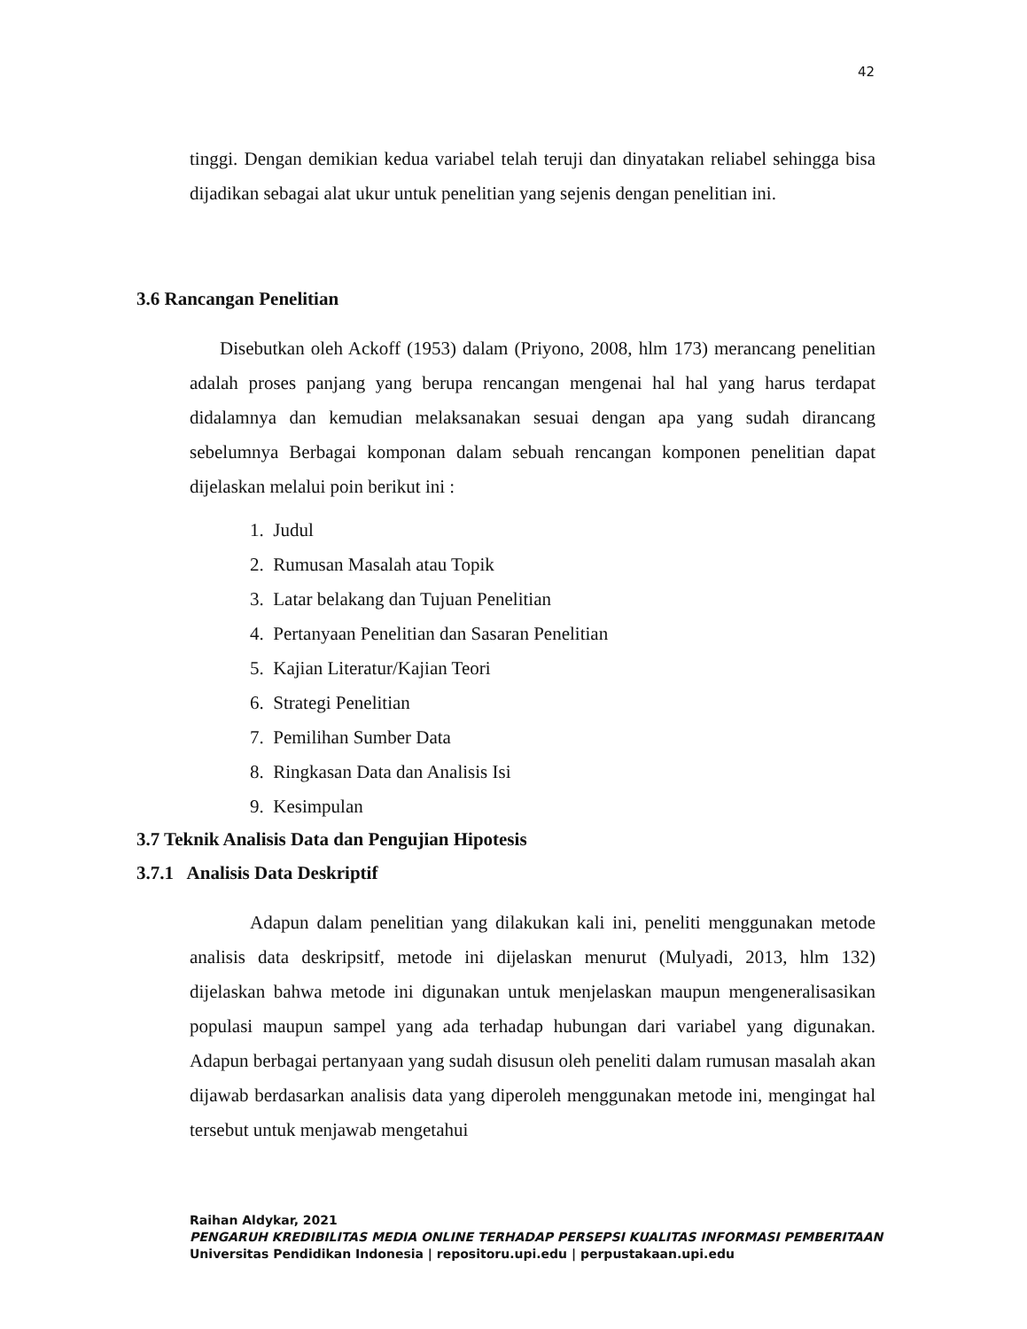42
tinggi. Dengan demikian kedua variabel telah teruji dan dinyatakan reliabel sehingga bisa dijadikan sebagai alat ukur untuk penelitian yang sejenis dengan penelitian ini.
3.6 Rancangan Penelitian
Disebutkan oleh Ackoff (1953) dalam (Priyono, 2008, hlm 173) merancang penelitian adalah proses panjang yang berupa rencangan mengenai hal hal yang harus terdapat didalamnya dan kemudian melaksanakan sesuai dengan apa yang sudah dirancang sebelumnya Berbagai komponan dalam sebuah rencangan komponen penelitian dapat dijelaskan melalui poin berikut ini :
1. Judul
2. Rumusan Masalah atau Topik
3. Latar belakang dan Tujuan Penelitian
4. Pertanyaan Penelitian dan Sasaran Penelitian
5. Kajian Literatur/Kajian Teori
6. Strategi Penelitian
7. Pemilihan Sumber Data
8. Ringkasan Data dan Analisis Isi
9. Kesimpulan
3.7 Teknik Analisis Data dan Pengujian Hipotesis
3.7.1 Analisis Data Deskriptif
Adapun dalam penelitian yang dilakukan kali ini, peneliti menggunakan metode analisis data deskripsitf, metode ini dijelaskan menurut (Mulyadi, 2013, hlm 132) dijelaskan bahwa metode ini digunakan untuk menjelaskan maupun mengeneralisasikan populasi maupun sampel yang ada terhadap hubungan dari variabel yang digunakan. Adapun berbagai pertanyaan yang sudah disusun oleh peneliti dalam rumusan masalah akan dijawab berdasarkan analisis data yang diperoleh menggunakan metode ini, mengingat hal tersebut untuk menjawab mengetahui
Raihan Aldykar, 2021
PENGARUH KREDIBILITAS MEDIA ONLINE TERHADAP PERSEPSI KUALITAS INFORMASI PEMBERITAAN
Universitas Pendidikan Indonesia | repositoru.upi.edu | perpustakaan.upi.edu